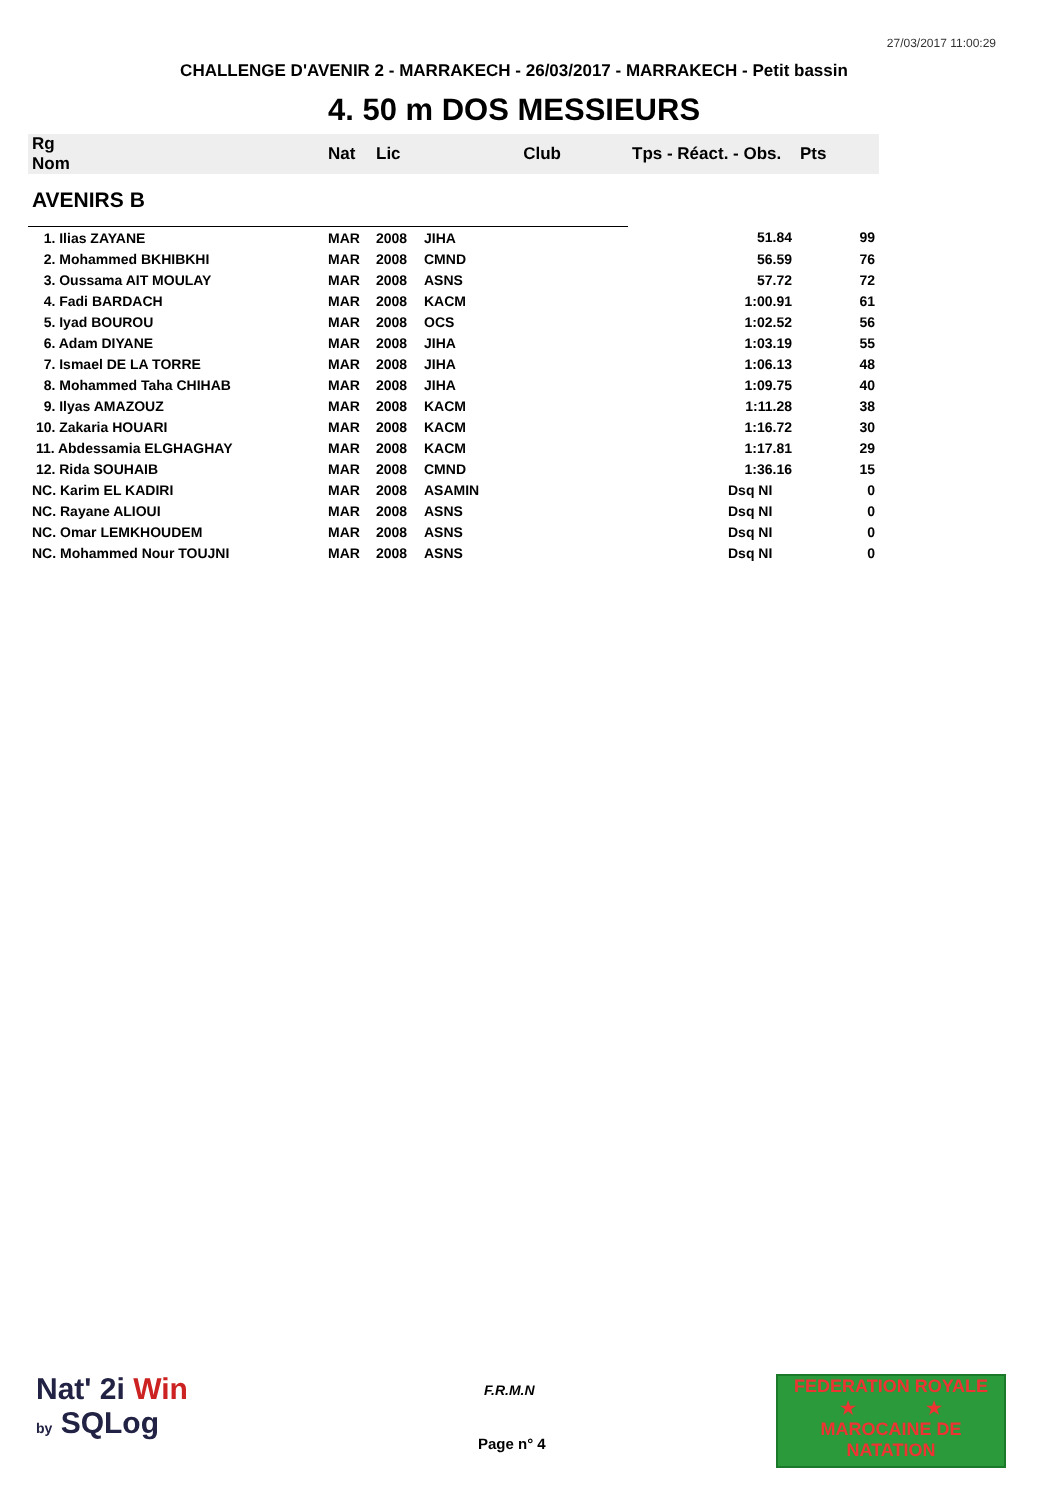27/03/2017 11:00:29
CHALLENGE D'AVENIR 2 - MARRAKECH - 26/03/2017 - MARRAKECH - Petit bassin
4. 50 m DOS MESSIEURS
| Rg Nom | | Nat | Lic | Club | Tps - Réact. - Obs. | Pts |
| --- | --- | --- | --- | --- | --- | --- |
| AVENIRS B | | | | | | |
| 1. Ilias ZAYANE | | MAR | 2008 | JIHA | 51.84 | 99 |
| 2. Mohammed BKHIBKHI | | MAR | 2008 | CMND | 56.59 | 76 |
| 3. Oussama AIT MOULAY | | MAR | 2008 | ASNS | 57.72 | 72 |
| 4. Fadi BARDACH | | MAR | 2008 | KACM | 1:00.91 | 61 |
| 5. Iyad BOUROU | | MAR | 2008 | OCS | 1:02.52 | 56 |
| 6. Adam DIYANE | | MAR | 2008 | JIHA | 1:03.19 | 55 |
| 7. Ismael DE LA TORRE | | MAR | 2008 | JIHA | 1:06.13 | 48 |
| 8. Mohammed Taha CHIHAB | | MAR | 2008 | JIHA | 1:09.75 | 40 |
| 9. Ilyas AMAZOUZ | | MAR | 2008 | KACM | 1:11.28 | 38 |
| 10. Zakaria HOUARI | | MAR | 2008 | KACM | 1:16.72 | 30 |
| 11. Abdessamia ELGHAGHAY | | MAR | 2008 | KACM | 1:17.81 | 29 |
| 12. Rida SOUHAIB | | MAR | 2008 | CMND | 1:36.16 | 15 |
| NC. Karim EL KADIRI | | MAR | 2008 | ASAMIN | Dsq NI | 0 |
| NC. Rayane ALIOUI | | MAR | 2008 | ASNS | Dsq NI | 0 |
| NC. Omar LEMKHOUDEM | | MAR | 2008 | ASNS | Dsq NI | 0 |
| NC. Mohammed Nour TOUJNI | | MAR | 2008 | ASNS | Dsq NI | 0 |
Nat' 2i Win
by SQLog
F.R.M.N
Page n° 4
FEDERATION ROYALE
★ ★
MAROCAINE DE NATATION